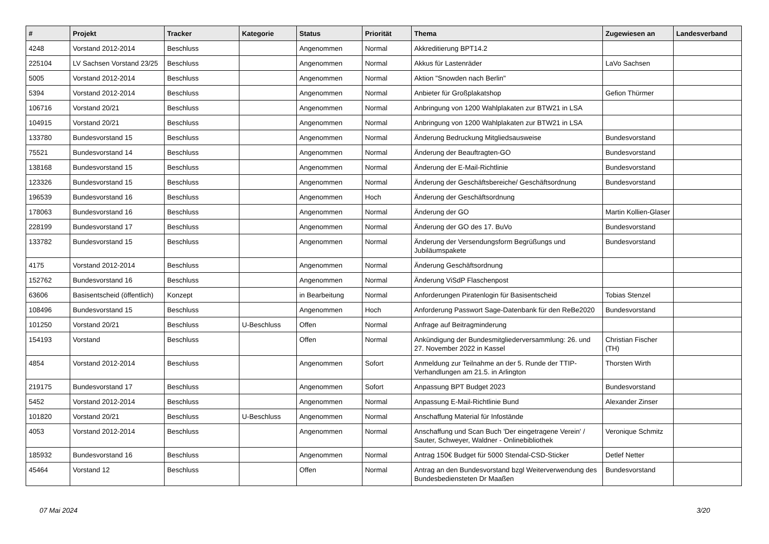| # | Projekt | Tracker | Kategorie | Status | Priorität | Thema | Zugewiesen an | Landesverband |
| --- | --- | --- | --- | --- | --- | --- | --- | --- |
| 4248 | Vorstand 2012-2014 | Beschluss | | Angenommen | Normal | Akkreditierung BPT14.2 | | |
| 225104 | LV Sachsen Vorstand 23/25 | Beschluss | | Angenommen | Normal | Akkus für Lastenräder | LaVo Sachsen | |
| 5005 | Vorstand 2012-2014 | Beschluss | | Angenommen | Normal | Aktion "Snowden nach Berlin" | | |
| 5394 | Vorstand 2012-2014 | Beschluss | | Angenommen | Normal | Anbieter für Großplakatshop | Gefion Thürmer | |
| 106716 | Vorstand 20/21 | Beschluss | | Angenommen | Normal | Anbringung von 1200 Wahlplakaten zur BTW21 in LSA | | |
| 104915 | Vorstand 20/21 | Beschluss | | Angenommen | Normal | Anbringung von 1200 Wahlplakaten zur BTW21 in LSA | | |
| 133780 | Bundesvorstand 15 | Beschluss | | Angenommen | Normal | Änderung Bedruckung Mitgliedsausweise | Bundesvorstand | |
| 75521 | Bundesvorstand 14 | Beschluss | | Angenommen | Normal | Änderung der Beauftragten-GO | Bundesvorstand | |
| 138168 | Bundesvorstand 15 | Beschluss | | Angenommen | Normal | Änderung der E-Mail-Richtlinie | Bundesvorstand | |
| 123326 | Bundesvorstand 15 | Beschluss | | Angenommen | Normal | Änderung der Geschäftsbereiche/ Geschäftsordnung | Bundesvorstand | |
| 196539 | Bundesvorstand 16 | Beschluss | | Angenommen | Hoch | Änderung der Geschäftsordnung | | |
| 178063 | Bundesvorstand 16 | Beschluss | | Angenommen | Normal | Änderung der GO | Martin Kollien-Glaser | |
| 228199 | Bundesvorstand 17 | Beschluss | | Angenommen | Normal | Änderung der GO des 17. BuVo | Bundesvorstand | |
| 133782 | Bundesvorstand 15 | Beschluss | | Angenommen | Normal | Änderung der Versendungsform Begrüßungs und Jubiläumspakete | Bundesvorstand | |
| 4175 | Vorstand 2012-2014 | Beschluss | | Angenommen | Normal | Änderung Geschäftsordnung | | |
| 152762 | Bundesvorstand 16 | Beschluss | | Angenommen | Normal | Änderung ViSdP Flaschenpost | | |
| 63606 | Basisentscheid (öffentlich) | Konzept | | in Bearbeitung | Normal | Anforderungen Piratenlogin für Basisentscheid | Tobias Stenzel | |
| 108496 | Bundesvorstand 15 | Beschluss | | Angenommen | Hoch | Anforderung Passwort Sage-Datenbank für den ReBe2020 | Bundesvorstand | |
| 101250 | Vorstand 20/21 | Beschluss | U-Beschluss | Offen | Normal | Anfrage auf Beitragminderung | | |
| 154193 | Vorstand | Beschluss | | Offen | Normal | Ankündigung der Bundesmitgliederversammlung: 26. und 27. November 2022 in Kassel | Christian Fischer (TH) | |
| 4854 | Vorstand 2012-2014 | Beschluss | | Angenommen | Sofort | Anmeldung zur Teilnahme an der 5. Runde der TTIP-Verhandlungen am 21.5. in Arlington | Thorsten Wirth | |
| 219175 | Bundesvorstand 17 | Beschluss | | Angenommen | Sofort | Anpassung BPT Budget 2023 | Bundesvorstand | |
| 5452 | Vorstand 2012-2014 | Beschluss | | Angenommen | Normal | Anpassung E-Mail-Richtlinie Bund | Alexander Zinser | |
| 101820 | Vorstand 20/21 | Beschluss | U-Beschluss | Angenommen | Normal | Anschaffung Material für Infostände | | |
| 4053 | Vorstand 2012-2014 | Beschluss | | Angenommen | Normal | Anschaffung und Scan Buch 'Der eingetragene Verein' / Sauter, Schweyer, Waldner - Onlinebibliothek | Veronique Schmitz | |
| 185932 | Bundesvorstand 16 | Beschluss | | Angenommen | Normal | Antrag 150€ Budget für 5000 Stendal-CSD-Sticker | Detlef Netter | |
| 45464 | Vorstand 12 | Beschluss | | Offen | Normal | Antrag an den Bundesvorstand bzgl Weiterverwendung des Bundesbediensteten Dr Maaßen | Bundesvorstand | |
07 Mai 2024 3/20